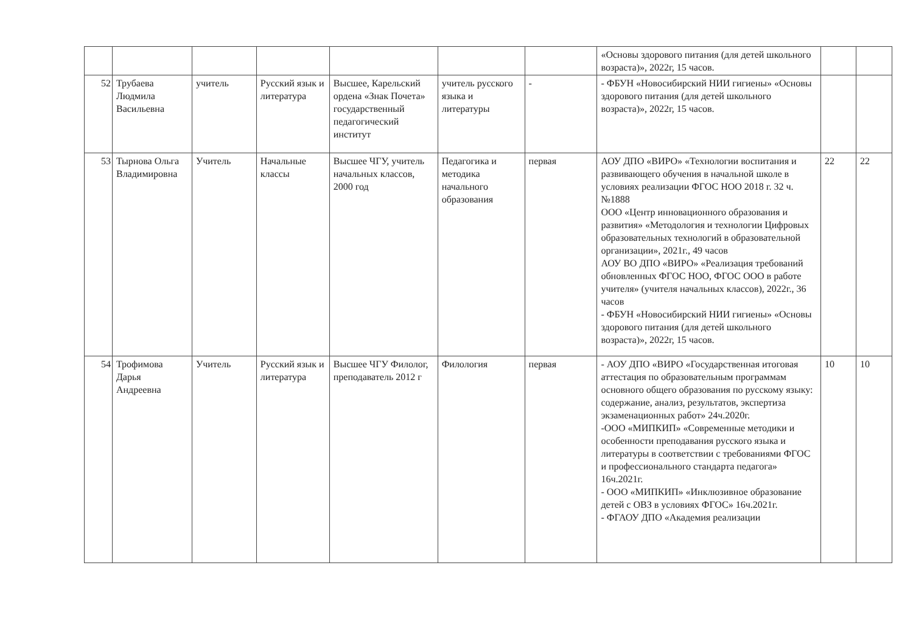| | | | | | | | «Основы здорового питания (для детей школьного возраста)», 2022г, 15 часов. | | |
| 52 | Трубаева Людмила Васильевна | учитель | Русский язык и литература | Высшее, Карельский ордена «Знак Почета» государственный педагогический институт | учитель русского языка и литературы | - | - ФБУН «Новосибирский НИИ гигиены» «Основы здорового питания (для детей школьного возраста)», 2022г, 15 часов. | | |
| 53 | Тырнова Ольга Владимировна | Учитель | Начальные классы | Высшее ЧГУ, учитель начальных классов, 2000 год | Педагогика и методика начального образования | первая | АОУ ДПО «ВИРО» «Технологии воспитания и развивающего обучения в начальной школе в условиях реализации ФГОС НОО 2018 г. 32 ч.№1888 ООО «Центр инновационного образования и развития» «Методология и технологии Цифровых образовательных технологий в образовательной организации», 2021г., 49 часов АОУ ВО ДПО «ВИРО» «Реализация требований обновленных ФГОС НОО, ФГОС ООО в работе учителя» (учителя начальных классов), 2022г., 36 часов - ФБУН «Новосибирский НИИ гигиены» «Основы здорового питания (для детей школьного возраста)», 2022г, 15 часов. | 22 | 22 |
| 54 | Трофимова Дарья Андреевна | Учитель | Русский язык и литература | Высшее ЧГУ Филолог, преподаватель 2012 г | Филология | первая | - АОУ ДПО «ВИРО «Государственная итоговая аттестация по образовательным программам основного общего образования по русскому языку: содержание, анализ, результатов, экспертиза экзаменационных работ» 24ч.2020г. -ООО «МИПКИП» «Современные методики и особенности преподавания русского языка и литературы в соответствии с требованиями ФГОС и профессионального стандарта педагога» 16ч.2021г. - ООО «МИПКИП» «Инклюзивное образование детей с ОВЗ в условиях ФГОС» 16ч.2021г. - ФГАОУ ДПО «Академия реализации | 10 | 10 |